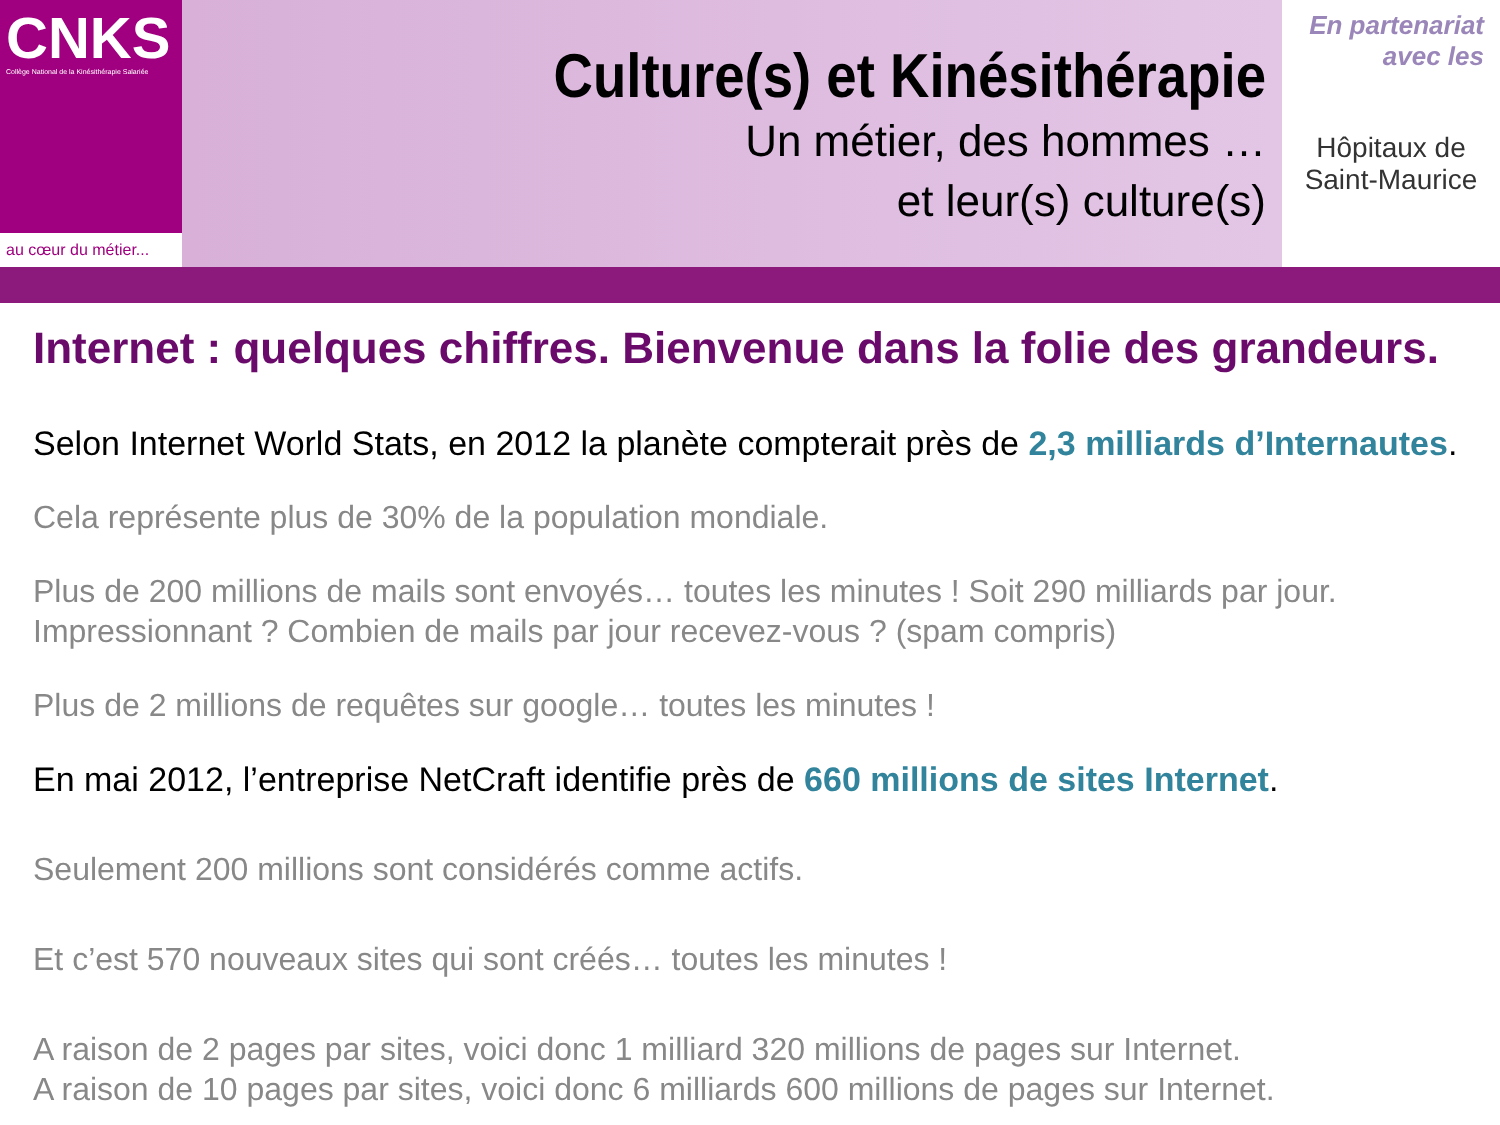CNKS
Collège National de la Kinésithérapie Salariée
au cœur du métier...
Culture(s) et Kinésithérapie
Un métier, des hommes …
et leur(s) culture(s)
En partenariat
avec les
Hôpitaux de
Saint-Maurice
Internet : quelques chiffres. Bienvenue dans la folie des grandeurs.
Selon Internet World Stats, en 2012 la planète compterait près de 2,3 milliards d’Internautes.
Cela représente plus de 30% de la population mondiale.
Plus de 200 millions de mails sont envoyés… toutes les minutes ! Soit 290 milliards par jour.
Impressionnant ? Combien de mails par jour recevez-vous ? (spam compris)
Plus de 2 millions de requêtes sur google… toutes les minutes !
En mai 2012, l’entreprise NetCraft identifie près de 660 millions de sites Internet.
Seulement 200 millions sont considérés comme actifs.
Et c’est 570 nouveaux sites qui sont créés… toutes les minutes !
A raison de 2 pages par sites, voici donc 1 milliard 320 millions de pages sur Internet.
A raison de 10 pages par sites, voici donc 6 milliards 600 millions de pages sur Internet.